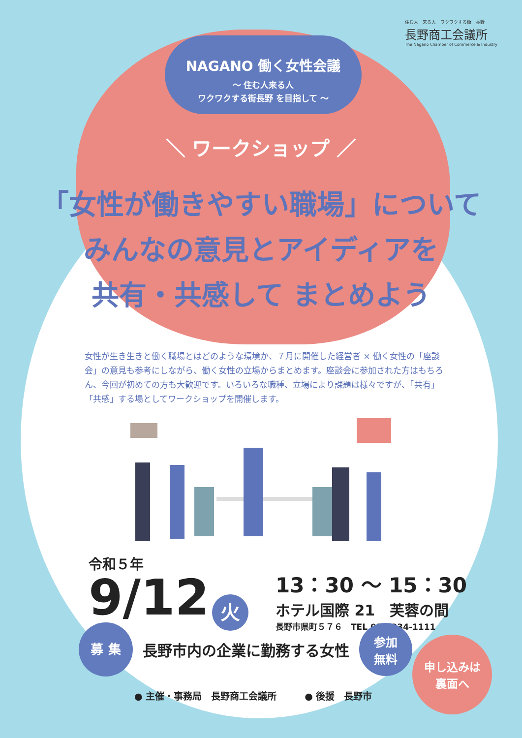住む人　来る人　ワクワクする街　長野
長野商工会議所
The Nagano Chamber of Commerce & Industry
NAGANO 働く女性会議
～ 住む人来る人
ワクワクする街長野 を目指して ～
＼ ワークショップ ／
「女性が働きやすい職場」について
みんなの意見とアイディアを
共有・共感して まとめよう
女性が生き生きと働く職場とはどのような環境か、７月に開催した経営者 × 働く女性の「座談会」の意見も参考にしながら、働く女性の立場からまとめます。座談会に参加された方はもちろん、今回が初めての方も大歓迎です。いろいろな職種、立場により課題は様々ですが、「共有」「共感」する場としてワークショップを開催します。
令和５年
9/12 火
13：30 ～ 15：30
ホテル国際 21　芙蓉の間
長野市県町５７６　TEL 026-234-1111
募 集 長野市内の企業に勤務する女性 参加
無料
● 主催・事務局　長野商工会議所　　　● 後援　長野市
申し込みは
裏面へ